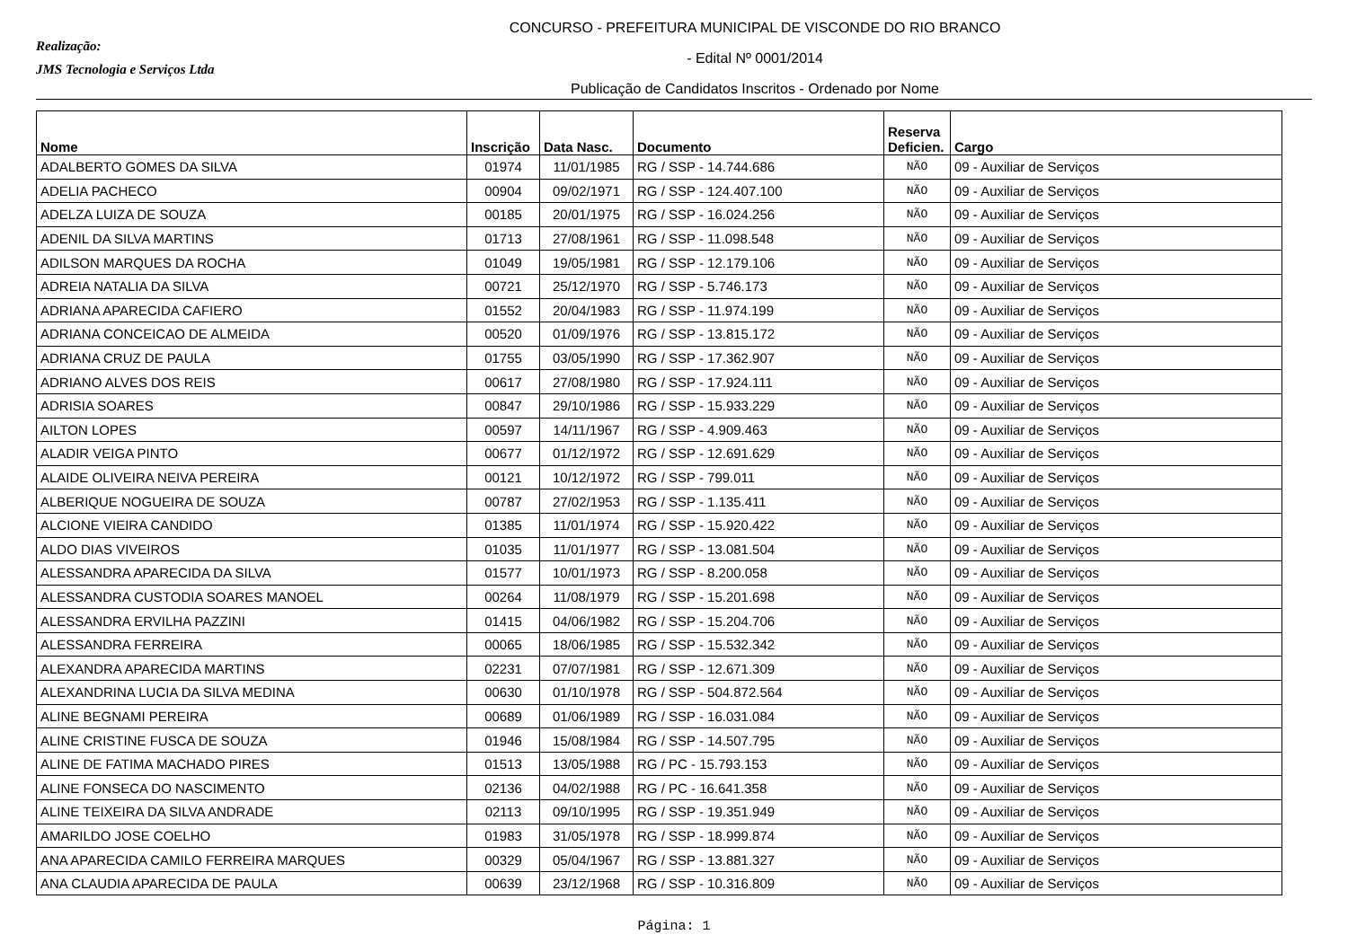Realização:
JMS Tecnologia e Serviços Ltda
CONCURSO - PREFEITURA MUNICIPAL DE VISCONDE DO RIO BRANCO
- Edital Nº 0001/2014
Publicação de Candidatos Inscritos - Ordenado por Nome
| Nome | Inscrição | Data Nasc. | Documento | Reserva Deficien. | Cargo |
| --- | --- | --- | --- | --- | --- |
| ADALBERTO GOMES DA SILVA | 01974 | 11/01/1985 | RG / SSP - 14.744.686 | NÃO | 09 - Auxiliar de Serviços |
| ADELIA PACHECO | 00904 | 09/02/1971 | RG / SSP - 124.407.100 | NÃO | 09 - Auxiliar de Serviços |
| ADELZA LUIZA DE SOUZA | 00185 | 20/01/1975 | RG / SSP - 16.024.256 | NÃO | 09 - Auxiliar de Serviços |
| ADENIL DA SILVA MARTINS | 01713 | 27/08/1961 | RG / SSP - 11.098.548 | NÃO | 09 - Auxiliar de Serviços |
| ADILSON MARQUES DA ROCHA | 01049 | 19/05/1981 | RG / SSP - 12.179.106 | NÃO | 09 - Auxiliar de Serviços |
| ADREIA NATALIA DA SILVA | 00721 | 25/12/1970 | RG / SSP - 5.746.173 | NÃO | 09 - Auxiliar de Serviços |
| ADRIANA APARECIDA CAFIERO | 01552 | 20/04/1983 | RG / SSP - 11.974.199 | NÃO | 09 - Auxiliar de Serviços |
| ADRIANA CONCEICAO DE ALMEIDA | 00520 | 01/09/1976 | RG / SSP - 13.815.172 | NÃO | 09 - Auxiliar de Serviços |
| ADRIANA CRUZ DE PAULA | 01755 | 03/05/1990 | RG / SSP - 17.362.907 | NÃO | 09 - Auxiliar de Serviços |
| ADRIANO ALVES DOS REIS | 00617 | 27/08/1980 | RG / SSP - 17.924.111 | NÃO | 09 - Auxiliar de Serviços |
| ADRISIA SOARES | 00847 | 29/10/1986 | RG / SSP - 15.933.229 | NÃO | 09 - Auxiliar de Serviços |
| AILTON LOPES | 00597 | 14/11/1967 | RG / SSP - 4.909.463 | NÃO | 09 - Auxiliar de Serviços |
| ALADIR VEIGA PINTO | 00677 | 01/12/1972 | RG / SSP - 12.691.629 | NÃO | 09 - Auxiliar de Serviços |
| ALAIDE OLIVEIRA NEIVA PEREIRA | 00121 | 10/12/1972 | RG / SSP - 799.011 | NÃO | 09 - Auxiliar de Serviços |
| ALBERIQUE NOGUEIRA DE SOUZA | 00787 | 27/02/1953 | RG / SSP - 1.135.411 | NÃO | 09 - Auxiliar de Serviços |
| ALCIONE VIEIRA CANDIDO | 01385 | 11/01/1974 | RG / SSP - 15.920.422 | NÃO | 09 - Auxiliar de Serviços |
| ALDO DIAS VIVEIROS | 01035 | 11/01/1977 | RG / SSP - 13.081.504 | NÃO | 09 - Auxiliar de Serviços |
| ALESSANDRA APARECIDA DA SILVA | 01577 | 10/01/1973 | RG / SSP - 8.200.058 | NÃO | 09 - Auxiliar de Serviços |
| ALESSANDRA CUSTODIA SOARES MANOEL | 00264 | 11/08/1979 | RG / SSP - 15.201.698 | NÃO | 09 - Auxiliar de Serviços |
| ALESSANDRA ERVILHA PAZZINI | 01415 | 04/06/1982 | RG / SSP - 15.204.706 | NÃO | 09 - Auxiliar de Serviços |
| ALESSANDRA FERREIRA | 00065 | 18/06/1985 | RG / SSP - 15.532.342 | NÃO | 09 - Auxiliar de Serviços |
| ALEXANDRA APARECIDA MARTINS | 02231 | 07/07/1981 | RG / SSP - 12.671.309 | NÃO | 09 - Auxiliar de Serviços |
| ALEXANDRINA LUCIA DA SILVA MEDINA | 00630 | 01/10/1978 | RG / SSP - 504.872.564 | NÃO | 09 - Auxiliar de Serviços |
| ALINE BEGNAMI PEREIRA | 00689 | 01/06/1989 | RG / SSP - 16.031.084 | NÃO | 09 - Auxiliar de Serviços |
| ALINE CRISTINE FUSCA DE SOUZA | 01946 | 15/08/1984 | RG / SSP - 14.507.795 | NÃO | 09 - Auxiliar de Serviços |
| ALINE DE FATIMA MACHADO PIRES | 01513 | 13/05/1988 | RG / PC - 15.793.153 | NÃO | 09 - Auxiliar de Serviços |
| ALINE FONSECA DO NASCIMENTO | 02136 | 04/02/1988 | RG / PC - 16.641.358 | NÃO | 09 - Auxiliar de Serviços |
| ALINE TEIXEIRA DA SILVA ANDRADE | 02113 | 09/10/1995 | RG / SSP - 19.351.949 | NÃO | 09 - Auxiliar de Serviços |
| AMARILDO JOSE COELHO | 01983 | 31/05/1978 | RG / SSP - 18.999.874 | NÃO | 09 - Auxiliar de Serviços |
| ANA APARECIDA CAMILO FERREIRA MARQUES | 00329 | 05/04/1967 | RG / SSP - 13.881.327 | NÃO | 09 - Auxiliar de Serviços |
| ANA CLAUDIA APARECIDA DE PAULA | 00639 | 23/12/1968 | RG / SSP - 10.316.809 | NÃO | 09 - Auxiliar de Serviços |
Página: 1